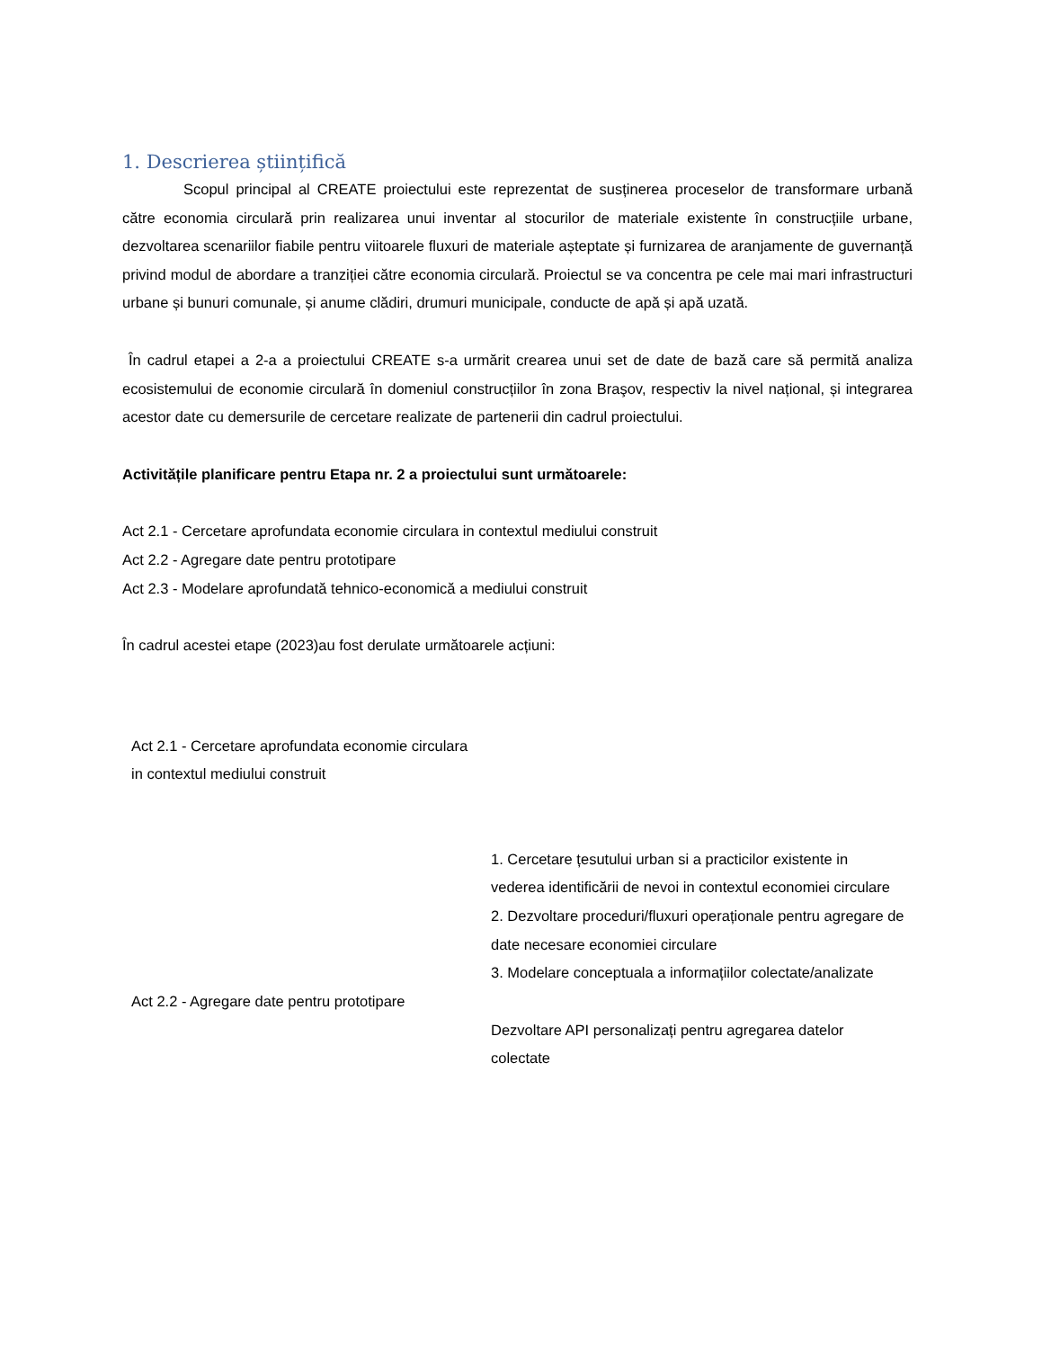1. Descrierea științifică
Scopul principal al CREATE proiectului este reprezentat de susținerea proceselor de transformare urbană către economia circulară prin realizarea unui inventar al stocurilor de materiale existente în construcțiile urbane, dezvoltarea scenariilor fiabile pentru viitoarele fluxuri de materiale așteptate și furnizarea de aranjamente de guvernanță privind modul de abordare a tranziției către economia circulară. Proiectul se va concentra pe cele mai mari infrastructuri urbane și bunuri comunale, și anume clădiri, drumuri municipale, conducte de apă și apă uzată.
În cadrul etapei a 2-a a proiectului CREATE s-a urmărit crearea unui set de date de bază care să permită analiza ecosistemului de economie circulară în domeniul construcțiilor în zona Braşov, respectiv la nivel național, și integrarea acestor date cu demersurile de cercetare realizate de partenerii din cadrul proiectului.
Activitățile planificare pentru Etapa nr. 2 a proiectului sunt următoarele:
Act 2.1 - Cercetare aprofundata economie circulara in contextul mediului construit
Act 2.2 - Agregare date pentru prototipare
Act 2.3 - Modelare aprofundată tehnico-economică a mediului construit
În cadrul acestei etape (2023)au fost derulate următoarele acțiuni:
| Act 2.1 - Cercetare aprofundata economie circulara in contextul mediului construit | 1. Cercetare țesutului urban si a practicilor existente in vederea identificării de nevoi in contextul economiei circulare 2. Dezvoltare proceduri/fluxuri operaționale pentru agregare de date necesare economiei circulare 3. Modelare conceptuala a informațiilor colectate/analizate |
| Act 2.2 - Agregare date pentru prototipare | Dezvoltare API personalizați pentru agregarea datelor colectate |